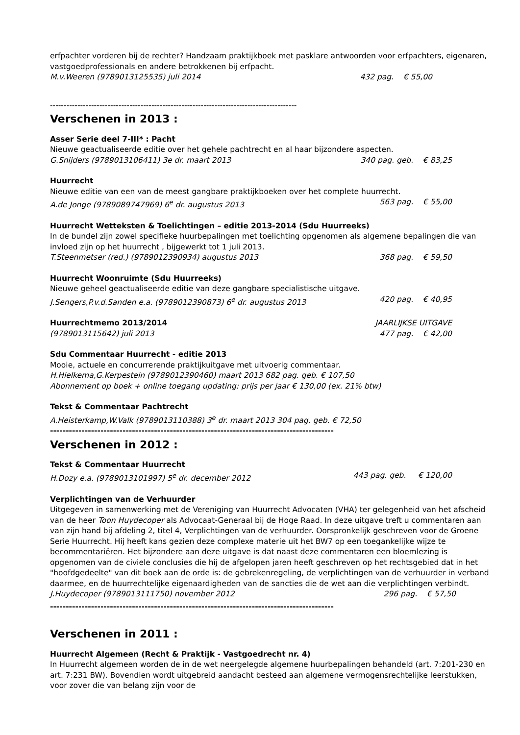erfpachter vorderen bij de rechter? Handzaam praktijkboek met pasklare antwoorden voor erfpachters, eigenaren, vastgoedprofessionals en andere betrokkenen bij erfpacht.
M.v.Weeren (9789013125535) juli 2014 432 pag. € 55,00
------------------------------------------------------------------------------------------
Verschenen in 2013 :
Asser Serie deel 7-III* : Pacht
Nieuwe geactualiseerde editie over het gehele pachtrecht en al haar bijzondere aspecten.
G.Snijders (9789013106411) 3e dr. maart 2013 340 pag. geb. € 83,25
Huurrecht
Nieuwe editie van een van de meest gangbare praktijkboeken over het complete huurrecht.
A.de Jonge (9789089747969) 6<sup>e</sup> dr. augustus 2013 563 pag. € 55,00
Huurrecht Wetteksten & Toelichtingen – editie 2013-2014 (Sdu Huurreeks)
In de bundel zijn zowel specifieke huurbepalingen met toelichting opgenomen als algemene bepalingen die van invloed zijn op het huurrecht , bijgewerkt tot 1 juli 2013.
T.Steenmetser (red.) (9789012390934) augustus 2013 368 pag. € 59,50
Huurrecht Woonruimte (Sdu Huurreeks)
Nieuwe geheel geactualiseerde editie van deze gangbare specialistische uitgave.
J.Sengers,P.v.d.Sanden e.a. (9789012390873) 6<sup>e</sup> dr. augustus 2013 420 pag. € 40,95
Huurrechtmemo 2013/2014 JAARLIJKSE UITGAVE
(9789013115642) juli 2013 477 pag. € 42,00
Sdu Commentaar Huurrecht - editie 2013
Mooie, actuele en concurrerende praktijkuitgave met uitvoerig commentaar.
H.Hielkema,G.Kerpestein (9789012390460) maart 2013 682 pag. geb. € 107,50
Abonnement op boek + online toegang updating: prijs per jaar € 130,00 (ex. 21% btw)
Tekst & Commentaar Pachtrecht
A.Heisterkamp,W.Valk (9789013110388) 3<sup>e</sup> dr. maart 2013 304 pag. geb. € 72,50
------------------------------------------------------------------------------------------
Verschenen in 2012 :
Tekst & Commentaar Huurrecht
H.Dozy e.a. (9789013101997) 5<sup>e</sup> dr. december 2012 443 pag. geb. € 120,00
Verplichtingen van de Verhuurder
Uitgegeven in samenwerking met de Vereniging van Huurrecht Advocaten (VHA) ter gelegenheid van het afscheid van de heer Toon Huydecoper als Advocaat-Generaal bij de Hoge Raad. In deze uitgave treft u commentaren aan van zijn hand bij afdeling 2, titel 4, Verplichtingen van de verhuurder. Oorspronkelijk geschreven voor de Groene Serie Huurrecht. Hij heeft kans gezien deze complexe materie uit het BW7 op een toegankelijke wijze te becommentariëren. Het bijzondere aan deze uitgave is dat naast deze commentaren een bloemlezing is opgenomen van de civiele conclusies die hij de afgelopen jaren heeft geschreven op het rechtsgebied dat in het "hoofdgedeelte" van dit boek aan de orde is: de gebrekenregeling, de verplichtingen van de verhuurder in verband daarmee, en de huurrechtelijke eigenaardigheden van de sancties die de wet aan die verplichtingen verbindt.
J.Huydecoper (9789013111750) november 2012 296 pag. € 57,50
------------------------------------------------------------------------------------------
Verschenen in 2011 :
Huurrecht Algemeen (Recht & Praktijk - Vastgoedrecht nr. 4)
In Huurrecht algemeen worden de in de wet neergelegde algemene huurbepalingen behandeld (art. 7:201-230 en art. 7:231 BW). Bovendien wordt uitgebreid aandacht besteed aan algemene vermogensrechtelijke leerstukken, voor zover die van belang zijn voor de